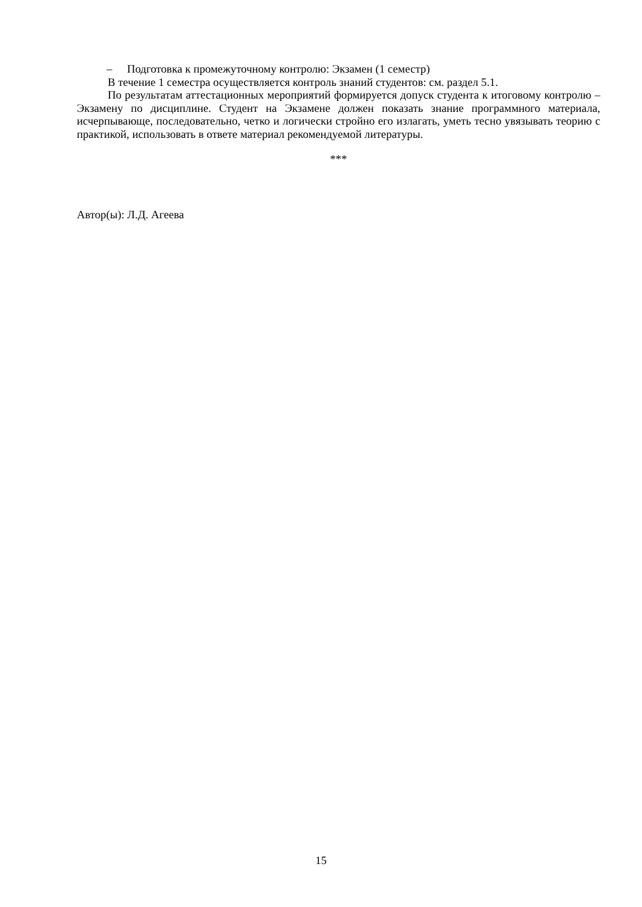– Подготовка к промежуточному контролю: Экзамен (1 семестр)
В течение 1 семестра осуществляется контроль знаний студентов: см. раздел 5.1.
По результатам аттестационных мероприятий формируется допуск студента к итоговому контролю – Экзамену по дисциплине. Студент на Экзамене должен показать знание программного материала, исчерпывающе, последовательно, четко и логически стройно его излагать, уметь тесно увязывать теорию с практикой, использовать в ответе материал рекомендуемой литературы.
***
Автор(ы): Л.Д. Агеева
15